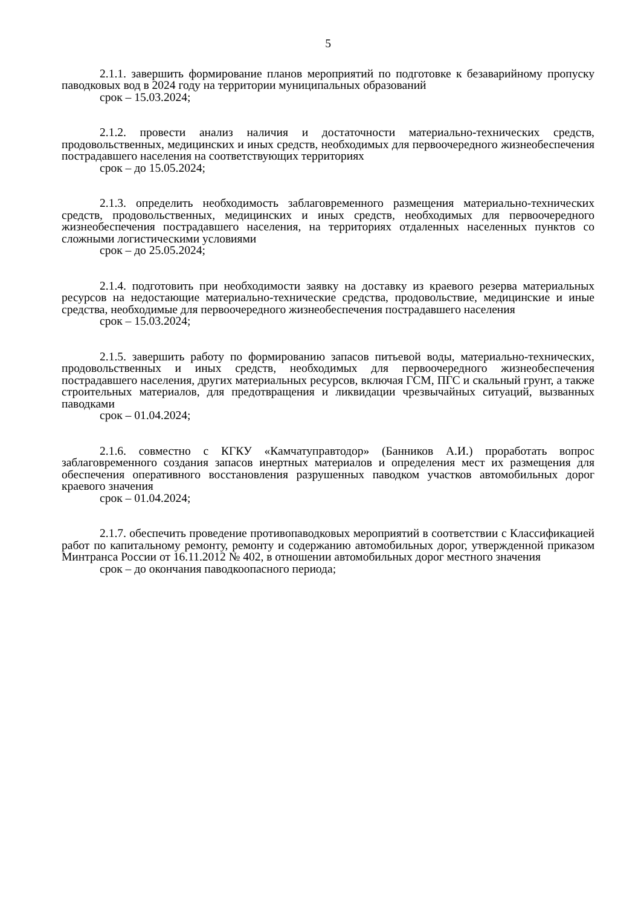5
2.1.1. завершить формирование планов мероприятий по подготовке к безаварийному пропуску паводковых вод в 2024 году на территории муниципальных образований
срок – 15.03.2024;
2.1.2. провести анализ наличия и достаточности материально-технических средств, продовольственных, медицинских и иных средств, необходимых для первоочередного жизнеобеспечения пострадавшего населения на соответствующих территориях
срок – до 15.05.2024;
2.1.3. определить необходимость заблаговременного размещения материально-технических средств, продовольственных, медицинских и иных средств, необходимых для первоочередного жизнеобеспечения пострадавшего населения, на территориях отдаленных населенных пунктов со сложными логистическими условиями
срок – до 25.05.2024;
2.1.4. подготовить при необходимости заявку на доставку из краевого резерва материальных ресурсов на недостающие материально-технические средства, продовольствие, медицинские и иные средства, необходимые для первоочередного жизнеобеспечения пострадавшего населения
срок – 15.03.2024;
2.1.5. завершить работу по формированию запасов питьевой воды, материально-технических, продовольственных и иных средств, необходимых для первоочередного жизнеобеспечения пострадавшего населения, других материальных ресурсов, включая ГСМ, ПГС и скальный грунт, а также строительных материалов, для предотвращения и ликвидации чрезвычайных ситуаций, вызванных паводками
срок – 01.04.2024;
2.1.6. совместно с КГКУ «Камчатуправтодор» (Банников А.И.) проработать вопрос заблаговременного создания запасов инертных материалов и определения мест их размещения для обеспечения оперативного восстановления разрушенных паводком участков автомобильных дорог краевого значения
срок – 01.04.2024;
2.1.7. обеспечить проведение противопаводковых мероприятий в соответствии с Классификацией работ по капитальному ремонту, ремонту и содержанию автомобильных дорог, утвержденной приказом Минтранса России от 16.11.2012 № 402, в отношении автомобильных дорог местного значения
срок – до окончания паводкоопасного периода;